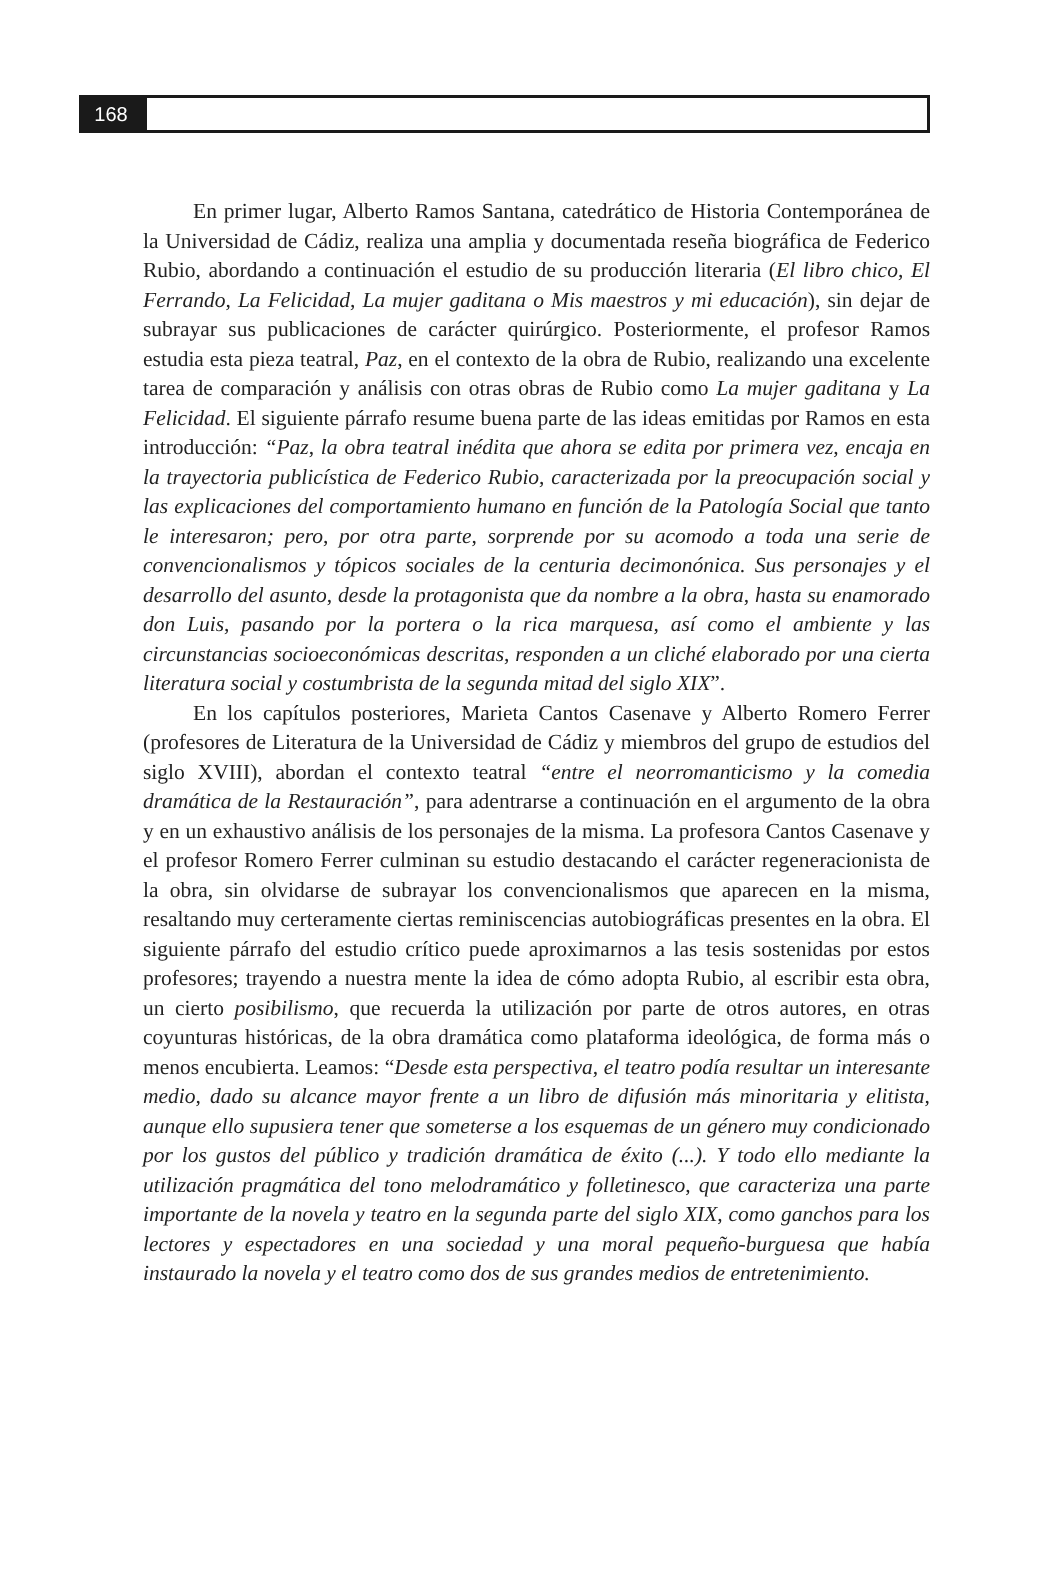168
En primer lugar, Alberto Ramos Santana, catedrático de Historia Contemporánea de la Universidad de Cádiz, realiza una amplia y documentada reseña biográfica de Federico Rubio, abordando a continuación el estudio de su producción literaria (El libro chico, El Ferrando, La Felicidad, La mujer gaditana o Mis maestros y mi educación), sin dejar de subrayar sus publicaciones de carácter quirúrgico. Posteriormente, el profesor Ramos estudia esta pieza teatral, Paz, en el contexto de la obra de Rubio, realizando una excelente tarea de comparación y análisis con otras obras de Rubio como La mujer gaditana y La Felicidad. El siguiente párrafo resume buena parte de las ideas emitidas por Ramos en esta introducción: “Paz, la obra teatral inédita que ahora se edita por primera vez, encaja en la trayectoria publicística de Federico Rubio, caracterizada por la preocupación social y las explicaciones del comportamiento humano en función de la Patología Social que tanto le interesaron; pero, por otra parte, sorprende por su acomodo a toda una serie de convencionalismos y tópicos sociales de la centuria decimonónica. Sus personajes y el desarrollo del asunto, desde la protagonista que da nombre a la obra, hasta su enamorado don Luis, pasando por la portera o la rica marquesa, así como el ambiente y las circunstancias socioeconómicas descritas, responden a un cliché elaborado por una cierta literatura social y costumbrista de la segunda mitad del siglo XIX”.
En los capítulos posteriores, Marieta Cantos Casenave y Alberto Romero Ferrer (profesores de Literatura de la Universidad de Cádiz y miembros del grupo de estudios del siglo XVIII), abordan el contexto teatral “entre el neorromanticismo y la comedia dramática de la Restauración”, para adentrarse a continuación en el argumento de la obra y en un exhaustivo análisis de los personajes de la misma. La profesora Cantos Casenave y el profesor Romero Ferrer culminan su estudio destacando el carácter regeneracionista de la obra, sin olvidarse de subrayar los convencionalismos que aparecen en la misma, resaltando muy certeramente ciertas reminiscencias autobiográficas presentes en la obra. El siguiente párrafo del estudio crítico puede aproximarnos a las tesis sostenidas por estos profesores; trayendo a nuestra mente la idea de cómo adopta Rubio, al escribir esta obra, un cierto posibilismo, que recuerda la utilización por parte de otros autores, en otras coyunturas históricas, de la obra dramática como plataforma ideológica, de forma más o menos encubierta. Leamos: “Desde esta perspectiva, el teatro podía resultar un interesante medio, dado su alcance mayor frente a un libro de difusión más minoritaria y elitista, aunque ello supusiera tener que someterse a los esquemas de un género muy condicionado por los gustos del público y tradición dramática de éxito (...). Y todo ello mediante la utilización pragmática del tono melodramático y folletinesco, que caracteriza una parte importante de la novela y teatro en la segunda parte del siglo XIX, como ganchos para los lectores y espectadores en una sociedad y una moral pequeño-burguesa que había instaurado la novela y el teatro como dos de sus grandes medios de entretenimiento.